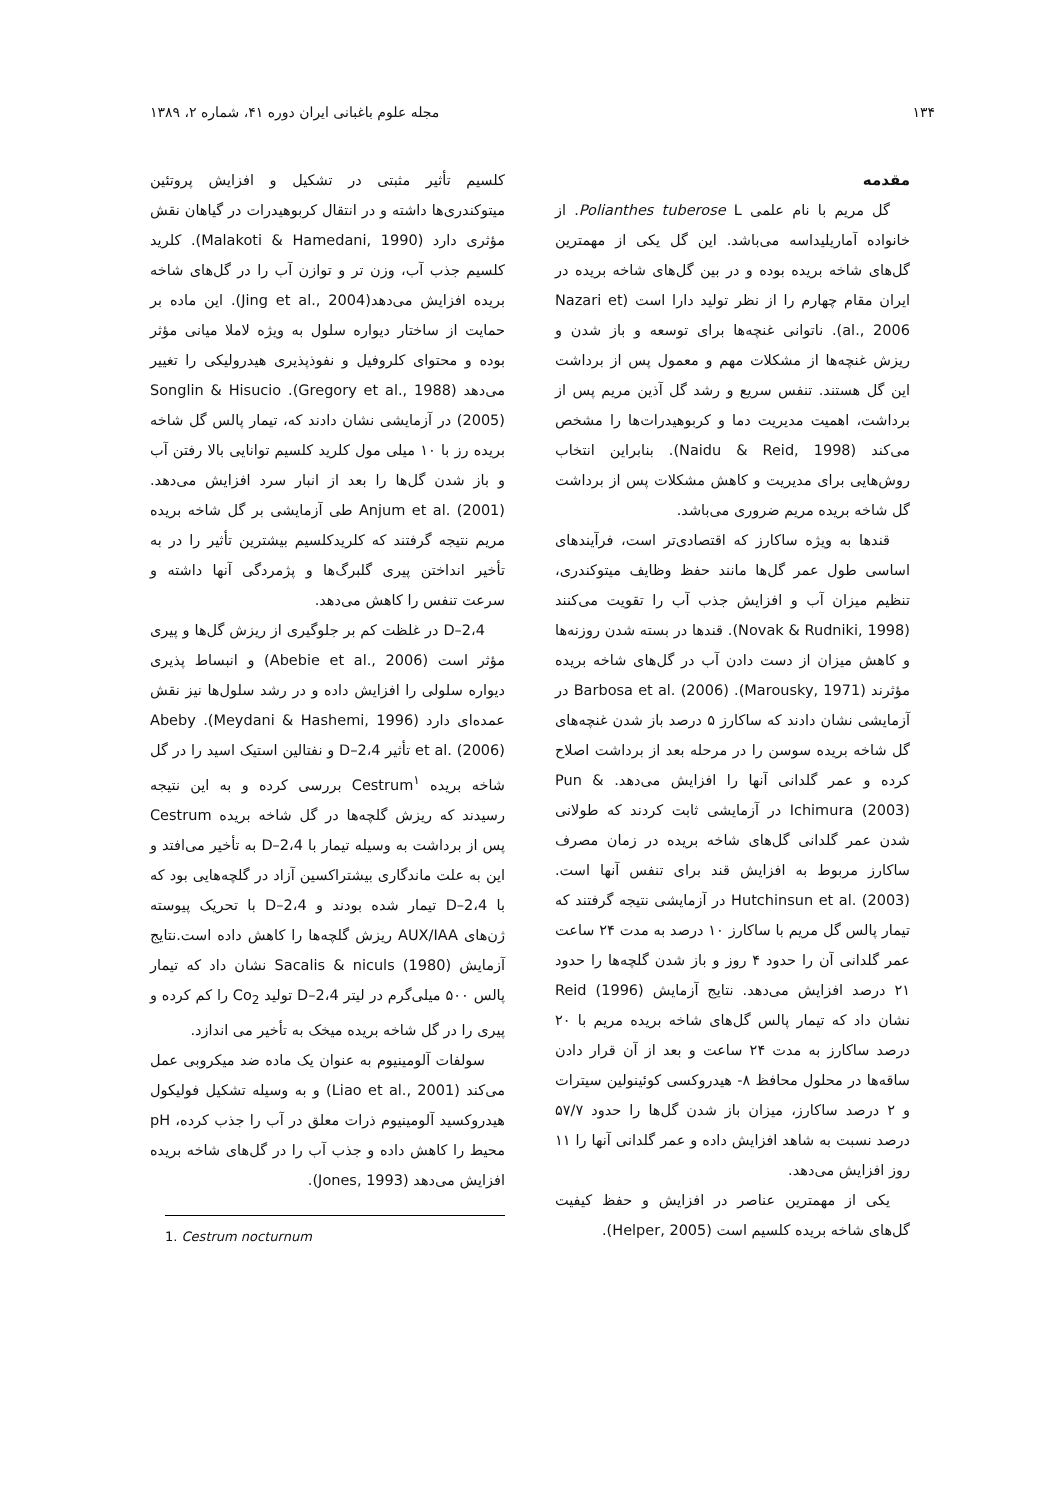۱۳۴ مجله علوم باغبانی ایران دوره ۴۱، شماره ۲، ۱۳۸۹
مقدمه
گل مریم با نام علمی Polianthes tuberose L. از خانواده آماریلیداسه می‌باشد. این گل یکی از مهمترین گل‌های شاخه بریده بوده و در بین گل‌های شاخه بریده در ایران مقام چهارم را از نظر تولید دارا است (Nazari et al., 2006). ناتوانی غنچه‌ها برای توسعه و باز شدن و ریزش غنچه‌ها از مشکلات مهم و معمول پس از برداشت این گل هستند. تنفس سریع و رشد گل آذین مریم پس از برداشت، اهمیت مدیریت دما و کربوهیدرات‌ها را مشخص می‌کند (Naidu & Reid, 1998). بنابراین انتخاب روش‌هایی برای مدیریت و کاهش مشکلات پس از برداشت گل شاخه بریده مریم ضروری می‌باشد.
قندها به ویژه ساکارز که اقتصادی‌تر است، فرآیندهای اساسی طول عمر گل‌ها مانند حفظ وظایف میتوکندری، تنظیم میزان آب و افزایش جذب آب را تقویت می‌کنند (Novak & Rudniki, 1998). قندها در بسته شدن روزنه‌ها و کاهش میزان از دست دادن آب در گل‌های شاخه بریده مؤثرند (Marousky, 1971). Barbosa et al. (2006) در آزمایشی نشان دادند که ساکارز ۵ درصد باز شدن غنچه‌های گل شاخه بریده سوسن را در مرحله بعد از برداشت اصلاح کرده و عمر گلدانی آنها را افزایش می‌دهد. Pun & Ichimura (2003) در آزمایشی ثابت کردند که طولانی شدن عمر گلدانی گل‌های شاخه بریده در زمان مصرف ساکارز مربوط به افزایش قند برای تنفس آنها است. Hutchinsun et al. (2003) در آزمایشی نتیجه گرفتند که تیمار پالس گل مریم با ساکارز ۱۰ درصد به مدت ۲۴ ساعت عمر گلدانی آن را حدود ۴ روز و باز شدن گلچه‌ها را حدود ۲۱ درصد افزایش می‌دهد. نتایج آزمایش Reid (1996) نشان داد که تیمار پالس گل‌های شاخه بریده مریم با ۲۰ درصد ساکارز به مدت ۲۴ ساعت و بعد از آن قرار دادن ساقه‌ها در محلول محافظ ۸- هیدروکسی کوئینولین سیترات و ۲ درصد ساکارز، میزان باز شدن گل‌ها را حدود ۵۷/۷ درصد نسبت به شاهد افزایش داده و عمر گلدانی آنها را ۱۱ روز افزایش می‌دهد.
یکی از مهمترین عناصر در افزایش و حفظ کیفیت گل‌های شاخه بریده کلسیم است (Helper, 2005).
کلسیم تأثیر مثبتی در تشکیل و افزایش پروتئین میتوکندری‌ها داشته و در انتقال کربوهیدرات در گیاهان نقش مؤثری دارد (Malakoti & Hamedani, 1990). کلرید کلسیم جذب آب، وزن تر و توازن آب را در گل‌های شاخه بریده افزایش می‌دهد(Jing et al., 2004). این ماده بر حمایت از ساختار دیواره سلول به ویژه لاملا میانی مؤثر بوده و محتوای کلروفیل و نفوذپذیری هیدرولیکی را تغییر می‌دهد (Gregory et al., 1988). Songlin & Hisucio (2005) در آزمایشی نشان دادند که، تیمار پالس گل شاخه بریده رز با ۱۰ میلی مول کلرید کلسیم توانایی بالا رفتن آب و باز شدن گل‌ها را بعد از انبار سرد افزایش می‌دهد. Anjum et al. (2001) طی آزمایشی بر گل شاخه بریده مریم نتیجه گرفتند که کلریدکلسیم بیشترین تأثیر را در به تأخیر انداختن پیری گلبرگ‌ها و پژمردگی آنها داشته و سرعت تنفس را کاهش می‌دهد.
2،4–D در غلظت کم بر جلوگیری از ریزش گل‌ها و پیری مؤثر است (Abebie et al., 2006) و انبساط پذیری دیواره سلولی را افزایش داده و در رشد سلول‌ها نیز نقش عمده‌ای دارد (Meydani & Hashemi, 1996). Abeby et al. (2006) تأثیر 2،4–D و نفتالین استیک اسید را در گل شاخه بریده Cestrum<sup>۱</sup> بررسی کرده و به این نتیجه رسیدند که ریزش گلچه‌ها در گل شاخه بریده Cestrum پس از برداشت به وسیله تیمار با 2،4–D به تأخیر می‌افتد و این به علت ماندگاری بیشتراکسین آزاد در گلچه‌هایی بود که با 2،4–D تیمار شده بودند و 2،4–D با تحریک پیوسته ژن‌های AUX/IAA ریزش گلچه‌ها را کاهش داده است.نتایج آزمایش Sacalis & niculs (1980) نشان داد که تیمار پالس ۵۰۰ میلی‌گرم در لیتر 2،4–D تولید Co<sub>2</sub> را کم کرده و پیری را در گل شاخه بریده میخک به تأخیر می اندازد.
سولفات آلومینیوم به عنوان یک ماده ضد میکروبی عمل می‌کند (Liao et al., 2001) و به وسیله تشکیل فولیکول هیدروکسید آلومینیوم ذرات معلق در آب را جذب کرده، pH محیط را کاهش داده و جذب آب را در گل‌های شاخه بریده افزایش می‌دهد (Jones, 1993).
1. Cestrum nocturnum